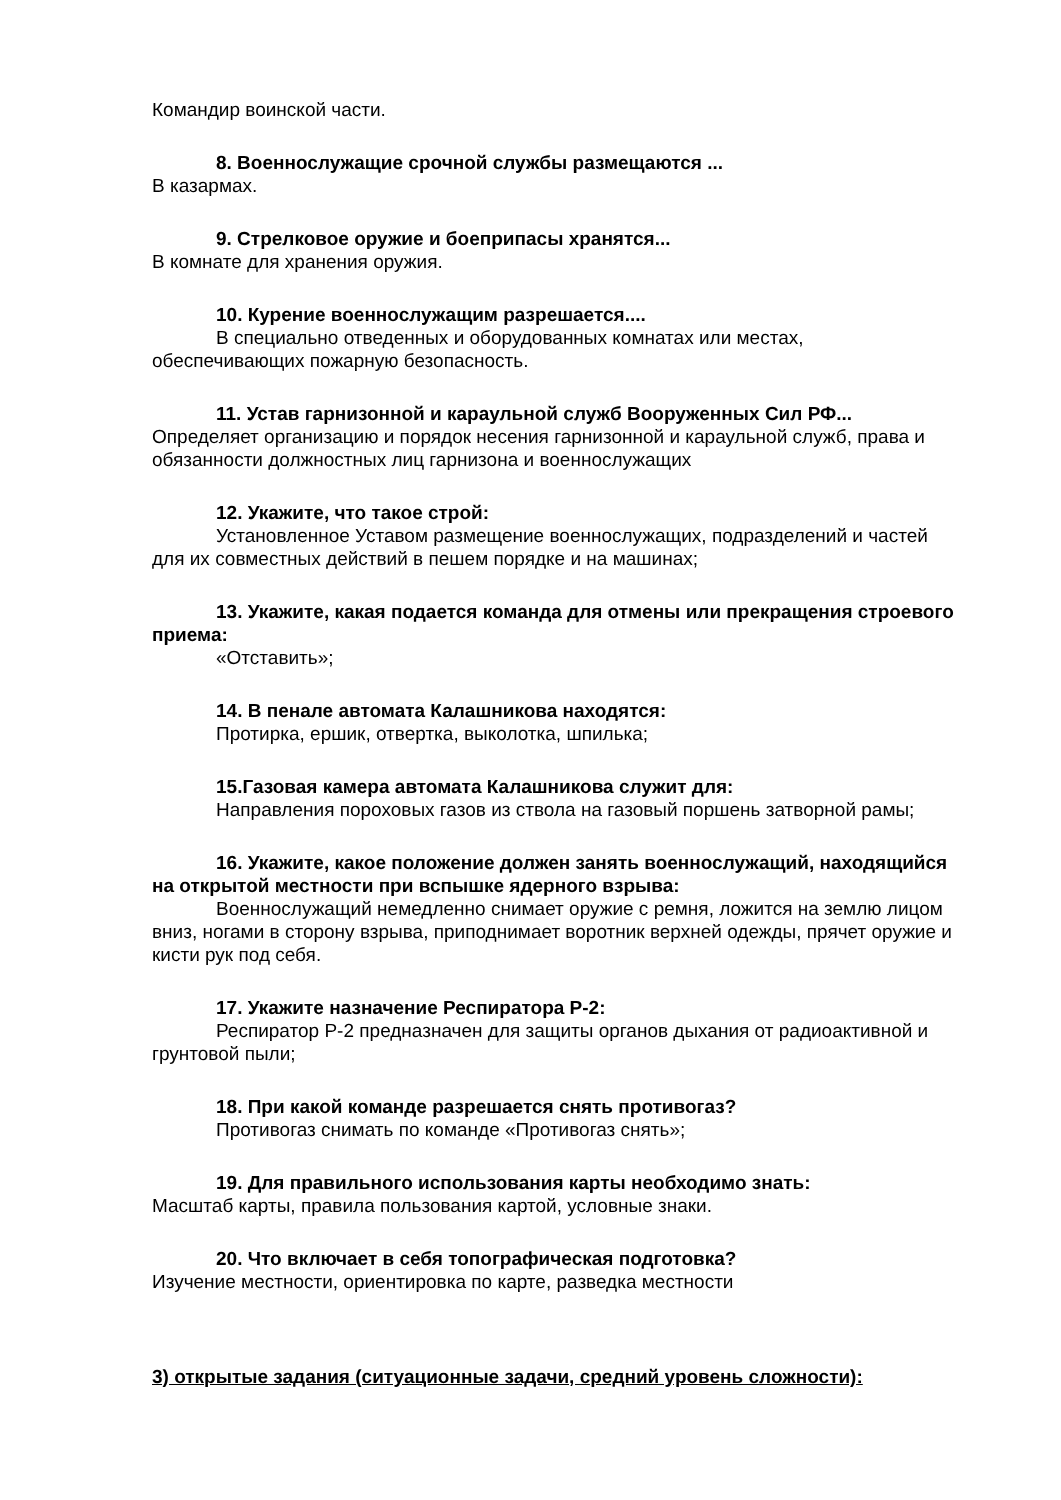Командир воинской части.
8. Военнослужащие срочной службы размещаются ...
В казармах.
9. Стрелковое оружие и боеприпасы хранятся...
В комнате для хранения оружия.
10. Курение военнослужащим разрешается....
В специально отведенных и оборудованных комнатах или местах, обеспечивающих пожарную безопасность.
11. Устав гарнизонной и караульной служб Вооруженных Сил РФ...
Определяет организацию и порядок несения гарнизонной и караульной служб, права и обязанности должностных лиц гарнизона и военнослужащих
12. Укажите, что такое строй:
Установленное Уставом размещение военнослужащих, подразделений и частей для их совместных действий в пешем порядке и на машинах;
13. Укажите, какая подается команда для отмены или прекращения строевого приема:
«Отставить»;
14. В пенале автомата Калашникова находятся:
Протирка, ершик, отвертка, выколотка, шпилька;
15.Газовая камера автомата Калашникова служит для:
Направления пороховых газов из ствола на газовый поршень затворной рамы;
16. Укажите, какое положение должен занять военнослужащий, находящийся на открытой местности при вспышке ядерного взрыва:
Военнослужащий немедленно снимает оружие с ремня, ложится на землю лицом вниз, ногами в сторону взрыва, приподнимает воротник верхней одежды, прячет оружие и кисти рук под себя.
17. Укажите назначение Респиратора Р-2:
Респиратор Р-2 предназначен для защиты органов дыхания от радиоактивной и грунтовой пыли;
18. При какой команде разрешается снять противогаз?
Противогаз снимать по команде «Противогаз снять»;
19. Для правильного использования карты необходимо знать:
Масштаб карты, правила пользования картой, условные знаки.
20. Что включает в себя топографическая подготовка?
Изучение местности, ориентировка по карте, разведка местности
3) открытые задания (ситуационные задачи, средний уровень сложности):